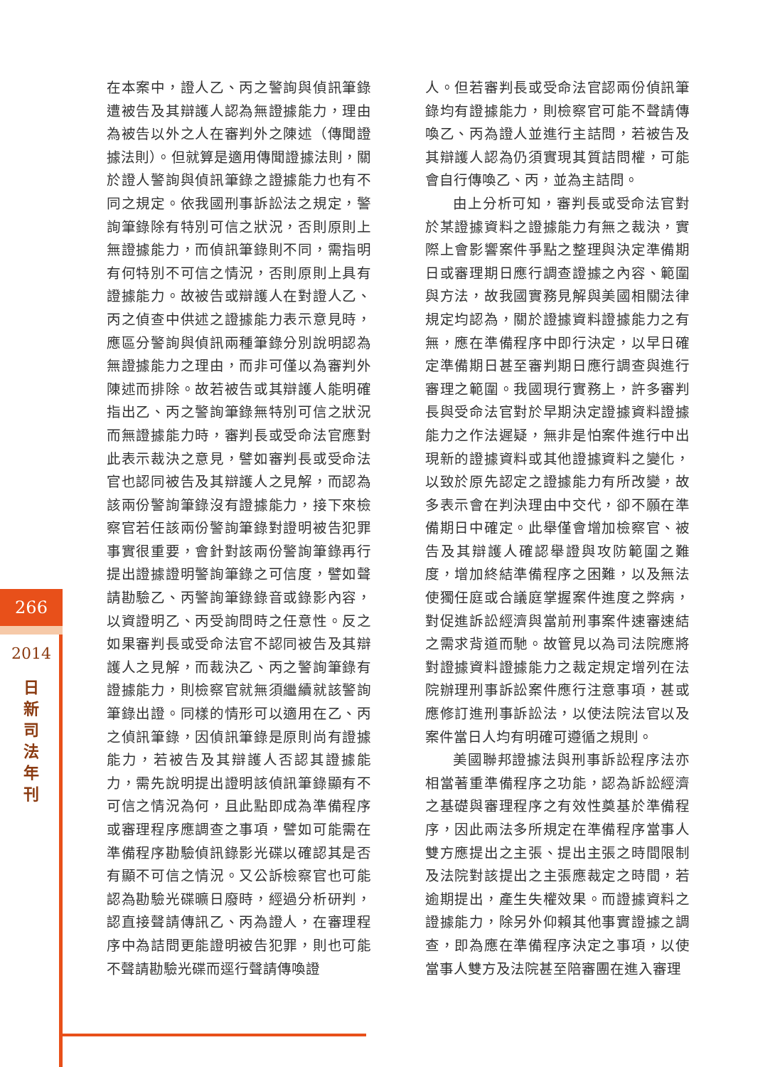266
2014
日新司法年刊
在本案中，證人乙、丙之警詢與偵訊筆錄遭被告及其辯護人認為無證據能力，理由為被告以外之人在審判外之陳述（傳聞證據法則）。但就算是適用傳聞證據法則，關於證人警詢與偵訊筆錄之證據能力也有不同之規定。依我國刑事訴訟法之規定，警詢筆錄除有特別可信之狀況，否則原則上無證據能力，而偵訊筆錄則不同，需指明有何特別不可信之情況，否則原則上具有證據能力。故被告或辯護人在對證人乙、丙之偵查中供述之證據能力表示意見時，應區分警詢與偵訊兩種筆錄分別說明認為無證據能力之理由，而非可僅以為審判外陳述而排除。故若被告或其辯護人能明確指出乙、丙之警詢筆錄無特別可信之狀況而無證據能力時，審判長或受命法官應對此表示裁決之意見，譬如審判長或受命法官也認同被告及其辯護人之見解，而認為該兩份警詢筆錄沒有證據能力，接下來檢察官若任該兩份警詢筆錄對證明被告犯罪事實很重要，會針對該兩份警詢筆錄再行提出證據證明警詢筆錄之可信度，譬如聲請勘驗乙、丙警詢筆錄錄音或錄影內容，以資證明乙、丙受詢問時之任意性。反之如果審判長或受命法官不認同被告及其辯護人之見解，而裁決乙、丙之警詢筆錄有證據能力，則檢察官就無須繼續就該警詢筆錄出證。同樣的情形可以適用在乙、丙之偵訊筆錄，因偵訊筆錄是原則尚有證據能力，若被告及其辯護人否認其證據能力，需先說明提出證明該偵訊筆錄顯有不可信之情況為何，且此點即成為準備程序或審理程序應調查之事項，譬如可能需在準備程序勘驗偵訊錄影光碟以確認其是否有顯不可信之情況。又公訴檢察官也可能認為勘驗光碟曠日廢時，經過分析研判，認直接聲請傳訊乙、丙為證人，在審理程序中為詰問更能證明被告犯罪，則也可能不聲請勘驗光碟而逕行聲請傳喚證
人。但若審判長或受命法官認兩份偵訊筆錄均有證據能力，則檢察官可能不聲請傳喚乙、丙為證人並進行主詰問，若被告及其辯護人認為仍須實現其質詰問權，可能會自行傳喚乙、丙，並為主詰問。
由上分析可知，審判長或受命法官對於某證據資料之證據能力有無之裁決，實際上會影響案件爭點之整理與決定準備期日或審理期日應行調查證據之內容、範圍與方法，故我國實務見解與美國相關法律規定均認為，關於證據資料證據能力之有無，應在準備程序中即行決定，以早日確定準備期日甚至審判期日應行調查與進行審理之範圍。我國現行實務上，許多審判長與受命法官對於早期決定證據資料證據能力之作法遲疑，無非是怕案件進行中出現新的證據資料或其他證據資料之變化，以致於原先認定之證據能力有所改變，故多表示會在判決理由中交代，卻不願在準備期日中確定。此舉僅會增加檢察官、被告及其辯護人確認舉證與攻防範圍之難度，增加終結準備程序之困難，以及無法使獨任庭或合議庭掌握案件進度之弊病，對促進訴訟經濟與當前刑事案件速審速結之需求背道而馳。故管見以為司法院應將對證據資料證據能力之裁定規定增列在法院辦理刑事訴訟案件應行注意事項，甚或應修訂進刑事訴訟法，以使法院法官以及案件當日人均有明確可遵循之規則。
美國聯邦證據法與刑事訴訟程序法亦相當著重準備程序之功能，認為訴訟經濟之基礎與審理程序之有效性奠基於準備程序，因此兩法多所規定在準備程序當事人雙方應提出之主張、提出主張之時間限制及法院對該提出之主張應裁定之時間，若逾期提出，產生失權效果。而證據資料之證據能力，除另外仰賴其他事實證據之調查，即為應在準備程序決定之事項，以使當事人雙方及法院甚至陪審團在進入審理